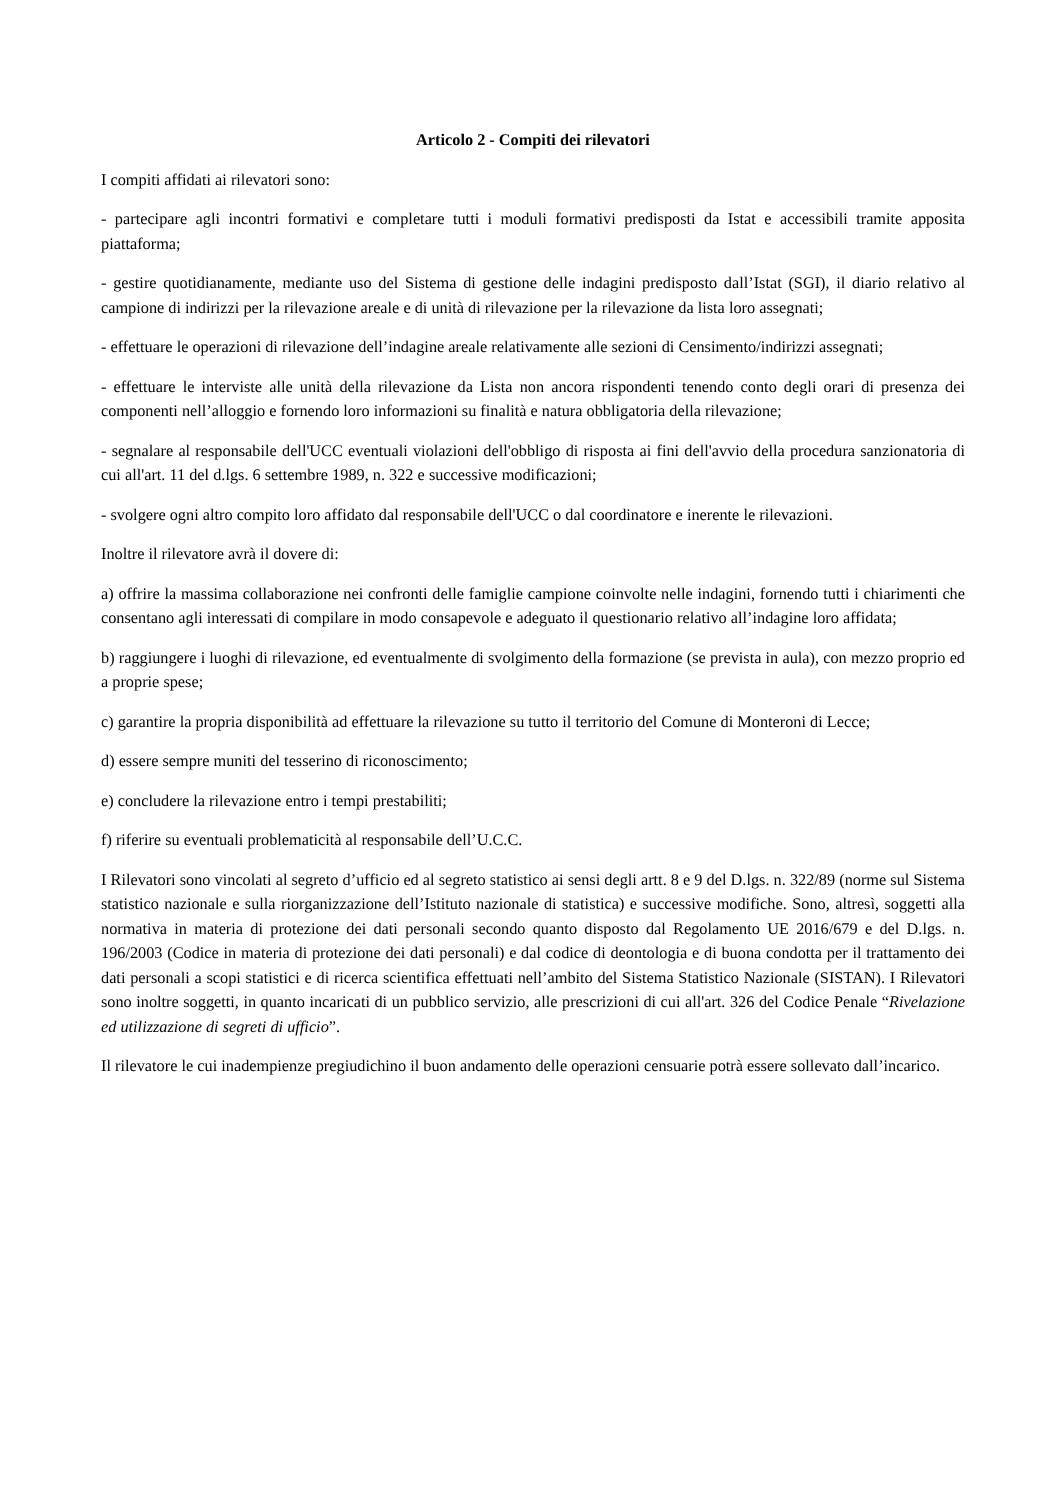Articolo 2 - Compiti dei rilevatori
I compiti affidati ai rilevatori sono:
- partecipare agli incontri formativi e completare tutti i moduli formativi predisposti da Istat e accessibili tramite apposita piattaforma;
- gestire quotidianamente, mediante uso del Sistema di gestione delle indagini predisposto dall’Istat (SGI), il diario relativo al campione di indirizzi per la rilevazione areale e di unità di rilevazione per la rilevazione da lista loro assegnati;
- effettuare le operazioni di rilevazione dell’indagine areale relativamente alle sezioni di Censimento/indirizzi assegnati;
- effettuare le interviste alle unità della rilevazione da Lista non ancora rispondenti tenendo conto degli orari di presenza dei componenti nell’alloggio e fornendo loro informazioni su finalità e natura obbligatoria della rilevazione;
- segnalare al responsabile dell'UCC eventuali violazioni dell'obbligo di risposta ai fini dell'avvio della procedura sanzionatoria di cui all'art. 11 del d.lgs. 6 settembre 1989, n. 322 e successive modificazioni;
- svolgere ogni altro compito loro affidato dal responsabile dell'UCC o dal coordinatore e inerente le rilevazioni.
Inoltre il rilevatore avrà il dovere di:
a) offrire la massima collaborazione nei confronti delle famiglie campione coinvolte nelle indagini, fornendo tutti i chiarimenti che consentano agli interessati di compilare in modo consapevole e adeguato il questionario relativo all’indagine loro affidata;
b) raggiungere i luoghi di rilevazione, ed eventualmente di svolgimento della formazione (se prevista in aula), con mezzo proprio ed a proprie spese;
c) garantire la propria disponibilità ad effettuare la rilevazione su tutto il territorio del Comune di Monteroni di Lecce;
d) essere sempre muniti del tesserino di riconoscimento;
e) concludere la rilevazione entro i tempi prestabiliti;
f) riferire su eventuali problematicità al responsabile dell’U.C.C.
I Rilevatori sono vincolati al segreto d’ufficio ed al segreto statistico ai sensi degli artt. 8 e 9 del D.lgs. n. 322/89 (norme sul Sistema statistico nazionale e sulla riorganizzazione dell’Istituto nazionale di statistica) e successive modifiche. Sono, altresì, soggetti alla normativa in materia di protezione dei dati personali secondo quanto disposto dal Regolamento UE 2016/679 e del D.lgs. n. 196/2003 (Codice in materia di protezione dei dati personali) e dal codice di deontologia e di buona condotta per il trattamento dei dati personali a scopi statistici e di ricerca scientifica effettuati nell’ambito del Sistema Statistico Nazionale (SISTAN). I Rilevatori sono inoltre soggetti, in quanto incaricati di un pubblico servizio, alle prescrizioni di cui all'art. 326 del Codice Penale “Rivelazione ed utilizzazione di segreti di ufficio”.
Il rilevatore le cui inadempienze pregiudichino il buon andamento delle operazioni censuarie potrà essere sollevato dall’incarico.